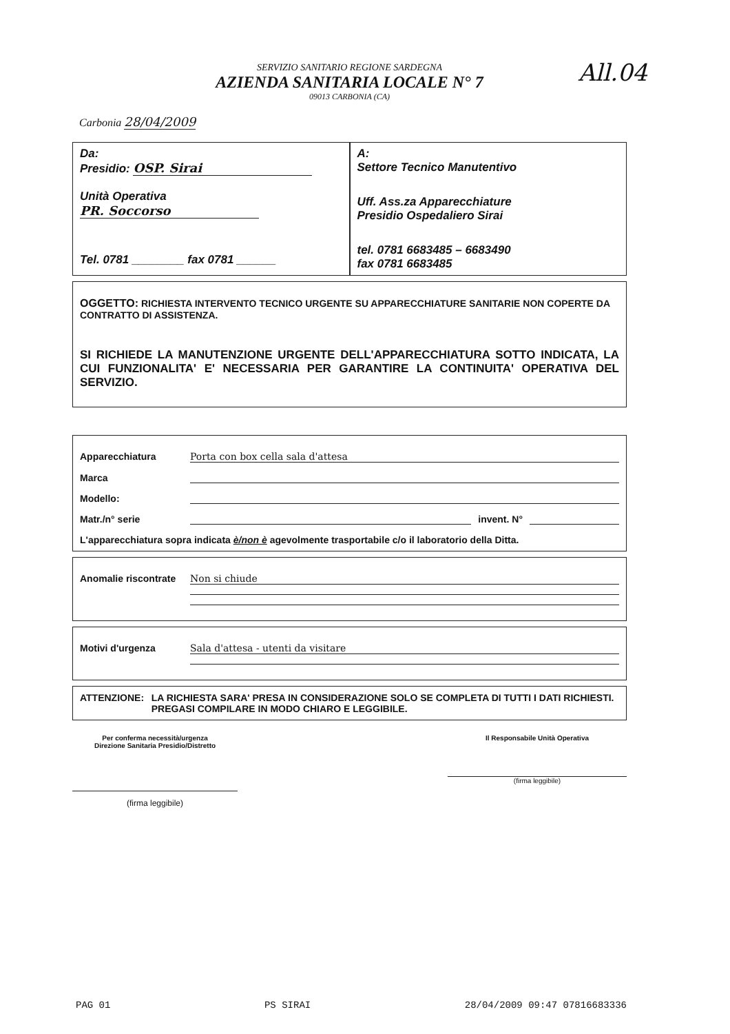All.04
SERVIZIO SANITARIO REGIONE SARDEGNA
AZIENDA SANITARIA LOCALE N° 7
09013 CARBONIA (CA)
Carbonia 28/04/2009
Da:
Presidio: OSP. Sirai
Unità Operativa PR. Soccorso
Tel. 0781 ________ fax 0781 ______
A:
Settore Tecnico Manutentivo
Uff. Ass.za Apparecchiature
Presidio Ospedaliero Sirai
tel. 0781 6683485 – 6683490
fax 0781 6683485
OGGETTO: RICHIESTA INTERVENTO TECNICO URGENTE SU APPARECCHIATURE SANITARIE NON COPERTE DA CONTRATTO DI ASSISTENZA.
SI RICHIEDE LA MANUTENZIONE URGENTE DELL'APPARECCHIATURA SOTTO INDICATA, LA CUI FUNZIONALITA' E' NECESSARIA PER GARANTIRE LA CONTINUITA' OPERATIVA DEL SERVIZIO.
Apparecchiatura Porta con box cella sala d'attesa
Marca
Modello:
Matr./n° serie invent. N°
L'apparecchiatura sopra indicata è/non è agevolmente trasportabile c/o il laboratorio della Ditta.
Anomalie riscontrate Non si chiude
Motivi d'urgenza Sala d'attesa - utenti da visitare
ATTENZIONE: LA RICHIESTA SARA' PRESA IN CONSIDERAZIONE SOLO SE COMPLETA DI TUTTI I DATI RICHIESTI. PREGASI COMPILARE IN MODO CHIARO E LEGGIBILE.
Per conferma necessità/urgenza
Direzione Sanitaria Presidio/Distretto
(firma leggibile)
Il Responsabile Unità Operativa
(firma leggibile)
PAG 01 PS SIRAI 28/04/2009 09:47 07816683336